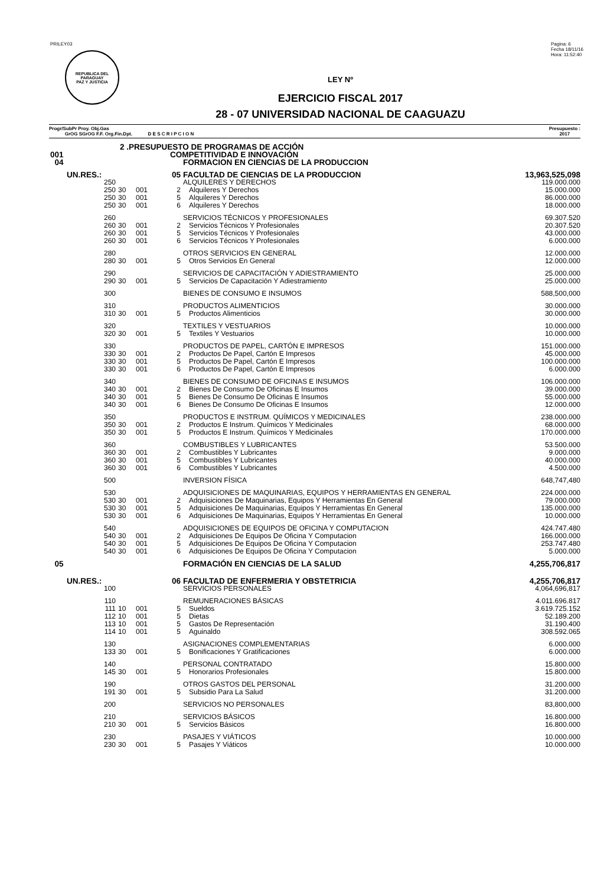PRILEY03
REPUBLICA DEL PARAGUAY
PAZ Y JUSTICIA
Pagina: 6
Fecha 18/11/16
Hora: 11:52:40
LEY Nº
EJERCICIO FISCAL 2017
28 - 07 UNIVERSIDAD NACIONAL DE CAAGUAZU
Progr/SubPr Proy. Obj.Gas
GrOG SGrOG F.F. Org.Fin.Dpt. D E S C R I P C I O N
Presupuesto :
2017
| 2 .PRESUPUESTO DE PROGRAMAS DE ACCIÓN | | | | | |
| 001 | COMPETITIVIDAD E INNOVACIÓN | | | | |
| 04 | | | | FORMACION EN CIENCIAS DE LA PRODUCCION | |
| UN.RES.: | 05 | | | FACULTAD DE CIENCIAS DE LA PRODUCCION | 13,963,525,098 |
| 250 | | | | ALQUILERES Y DERECHOS | 119.000.000 |
| 250 | 30 | 001 | 2 | Alquileres Y Derechos | 15.000.000 |
| 250 | 30 | 001 | 5 | Alquileres Y Derechos | 86.000.000 |
| 250 | 30 | 001 | 6 | Alquileres Y Derechos | 18.000.000 |
| 260 | | | | SERVICIOS TÉCNICOS Y PROFESIONALES | 69.307.520 |
| 260 | 30 | 001 | 2 | Servicios Técnicos Y Profesionales | 20.307.520 |
| 260 | 30 | 001 | 5 | Servicios Técnicos Y Profesionales | 43.000.000 |
| 260 | 30 | 001 | 6 | Servicios Técnicos Y Profesionales | 6.000.000 |
| 280 | | | | OTROS SERVICIOS EN GENERAL | 12.000.000 |
| 280 | 30 | 001 | 5 | Otros Servicios En General | 12.000.000 |
| 290 | | | | SERVICIOS DE CAPACITACIÓN Y ADIESTRAMIENTO | 25.000.000 |
| 290 | 30 | 001 | 5 | Servicios De Capacitación Y Adiestramiento | 25.000.000 |
| 300 | | | | BIENES DE CONSUMO E INSUMOS | 588,500,000 |
| 310 | | | | PRODUCTOS ALIMENTICIOS | 30.000.000 |
| 310 | 30 | 001 | 5 | Productos Alimenticios | 30.000.000 |
| 320 | | | | TEXTILES Y VESTUARIOS | 10.000.000 |
| 320 | 30 | 001 | 5 | Textiles Y Vestuarios | 10.000.000 |
| 330 | | | | PRODUCTOS DE PAPEL, CARTÓN E IMPRESOS | 151.000.000 |
| 330 | 30 | 001 | 2 | Productos De Papel, Cartón E Impresos | 45.000.000 |
| 330 | 30 | 001 | 5 | Productos De Papel, Cartón E Impresos | 100.000.000 |
| 330 | 30 | 001 | 6 | Productos De Papel, Cartón E Impresos | 6.000.000 |
| 340 | | | | BIENES DE CONSUMO DE OFICINAS E INSUMOS | 106.000.000 |
| 340 | 30 | 001 | 2 | Bienes De Consumo De Oficinas E Insumos | 39.000.000 |
| 340 | 30 | 001 | 5 | Bienes De Consumo De Oficinas E Insumos | 55.000.000 |
| 340 | 30 | 001 | 6 | Bienes De Consumo De Oficinas E Insumos | 12.000.000 |
| 350 | | | | PRODUCTOS E INSTRUM. QUÍMICOS Y MEDICINALES | 238.000.000 |
| 350 | 30 | 001 | 2 | Productos E Instrum. Químicos Y Medicinales | 68.000.000 |
| 350 | 30 | 001 | 5 | Productos E Instrum. Químicos Y Medicinales | 170.000.000 |
| 360 | | | | COMBUSTIBLES Y LUBRICANTES | 53.500.000 |
| 360 | 30 | 001 | 2 | Combustibles Y Lubricantes | 9.000.000 |
| 360 | 30 | 001 | 5 | Combustibles Y Lubricantes | 40.000.000 |
| 360 | 30 | 001 | 6 | Combustibles Y Lubricantes | 4.500.000 |
| 500 | | | | INVERSION FÍSICA | 648,747,480 |
| 530 | | | | ADQUISICIONES DE MAQUINARIAS, EQUIPOS Y HERRAMIENTAS EN GENERAL | 224.000.000 |
| 530 | 30 | 001 | 2 | Adquisiciones De Maquinarias, Equipos Y Herramientas En General | 79.000.000 |
| 530 | 30 | 001 | 5 | Adquisiciones De Maquinarias, Equipos Y Herramientas En General | 135.000.000 |
| 530 | 30 | 001 | 6 | Adquisiciones De Maquinarias, Equipos Y Herramientas En General | 10.000.000 |
| 540 | | | | ADQUISICIONES DE EQUIPOS DE OFICINA Y COMPUTACION | 424.747.480 |
| 540 | 30 | 001 | 2 | Adquisiciones De Equipos De Oficina Y Computacion | 166.000.000 |
| 540 | 30 | 001 | 5 | Adquisiciones De Equipos De Oficina Y Computacion | 253.747.480 |
| 540 | 30 | 001 | 6 | Adquisiciones De Equipos De Oficina Y Computacion | 5.000.000 |
| 05 | | | | FORMACIÓN EN CIENCIAS DE LA SALUD | 4,255,706,817 |
| UN.RES.: | 06 | | | FACULTAD DE ENFERMERIA Y OBSTETRICIA | 4,255,706,817 |
| 100 | | | | SERVICIOS PERSONALES | 4,064,696,817 |
| 110 | | | | REMUNERACIONES BÁSICAS | 4.011.696.817 |
| 111 | 10 | 001 | 5 | Sueldos | 3.619.725.152 |
| 112 | 10 | 001 | 5 | Dietas | 52.189.200 |
| 113 | 10 | 001 | 5 | Gastos De Representación | 31.190.400 |
| 114 | 10 | 001 | 5 | Aguinaldo | 308.592.065 |
| 130 | | | | ASIGNACIONES COMPLEMENTARIAS | 6.000.000 |
| 133 | 30 | 001 | 5 | Bonificaciones Y Gratificaciones | 6.000.000 |
| 140 | | | | PERSONAL CONTRATADO | 15.800.000 |
| 145 | 30 | 001 | 5 | Honorarios Profesionales | 15.800.000 |
| 190 | | | | OTROS GASTOS DEL PERSONAL | 31.200.000 |
| 191 | 30 | 001 | 5 | Subsidio Para La Salud | 31.200.000 |
| 200 | | | | SERVICIOS NO PERSONALES | 83,800,000 |
| 210 | | | | SERVICIOS BÁSICOS | 16.800.000 |
| 210 | 30 | 001 | 5 | Servicios Básicos | 16.800.000 |
| 230 | | | | PASAJES Y VIÁTICOS | 10.000.000 |
| 230 | 30 | 001 | 5 | Pasajes Y Viáticos | 10.000.000 |